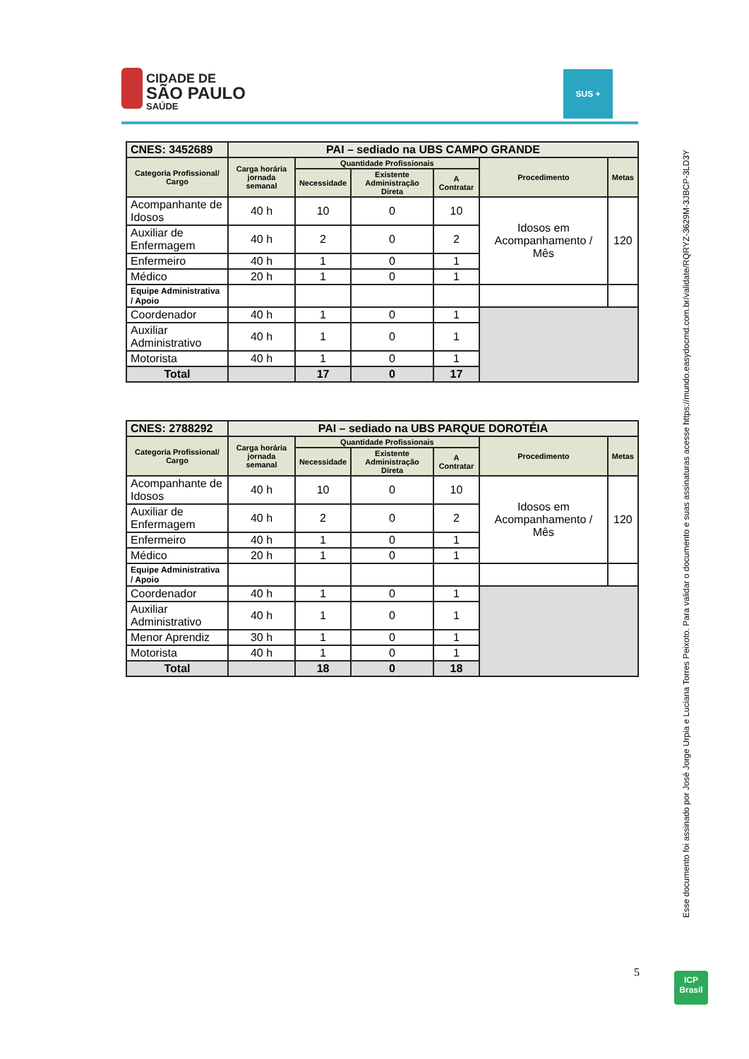CIDADE DE
SÃO PAULO
SAÚDE
SUS +
| CNES: 3452689 | PAI – sediado na UBS CAMPO GRANDE | | | | | |
| Categoria Profissional/ Cargo | Carga horária jornada semanal | Quantidade Profissionais | | | Procedimento | Metas |
| | | Necessidade | Existente Administração Direta | A Contratar | | |
| Acompanhante de Idosos | 40 h | 10 | 0 | 10 | Idosos em Acompanhamento / Mês | 120 |
| Auxiliar de Enfermagem | 40 h | 2 | 0 | 2 | | |
| Enfermeiro | 40 h | 1 | 0 | 1 | | |
| Médico | 20 h | 1 | 0 | 1 | | |
| Equipe Administrativa / Apoio | | | | | | |
| Coordenador | 40 h | 1 | 0 | 1 | | |
| Auxiliar Administrativo | 40 h | 1 | 0 | 1 | | |
| Motorista | 40 h | 1 | 0 | 1 | | |
| Total | | 17 | 0 | 17 | | |
| CNES: 2788292 | PAI – sediado na UBS PARQUE DOROTÉIA | | | | | |
| Categoria Profissional/ Cargo | Carga horária jornada semanal | Quantidade Profissionais | | | Procedimento | Metas |
| | | Necessidade | Existente Administração Direta | A Contratar | | |
| Acompanhante de Idosos | 40 h | 10 | 0 | 10 | Idosos em Acompanhamento / Mês | 120 |
| Auxiliar de Enfermagem | 40 h | 2 | 0 | 2 | | |
| Enfermeiro | 40 h | 1 | 0 | 1 | | |
| Médico | 20 h | 1 | 0 | 1 | | |
| Equipe Administrativa / Apoio | | | | | | |
| Coordenador | 40 h | 1 | 0 | 1 | | |
| Auxiliar Administrativo | 40 h | 1 | 0 | 1 | | |
| Menor Aprendiz | 30 h | 1 | 0 | 1 | | |
| Motorista | 40 h | 1 | 0 | 1 | | |
| Total | | 18 | 0 | 18 | | |
Esse documento foi assinado por José Jorge Urpia e Luciana Torres Peixoto. Para validar o documento e suas assinaturas acesse https://mundo.easydocmd.com.br/validate/RQRYZ-3629M-3JBCP-3LD3Y
5
ICP
Brasil